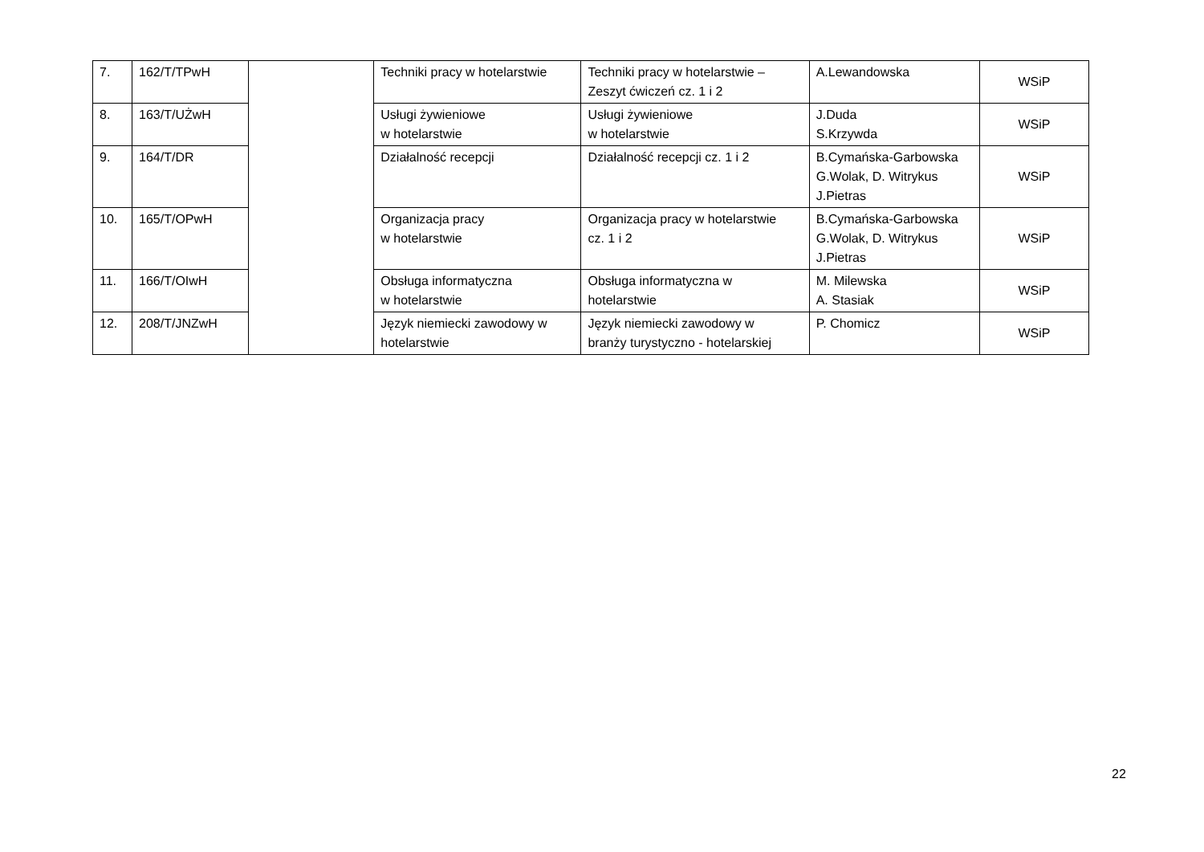| 7. | 162/T/TPwH | | Techniki pracy w hotelarstwie | Techniki pracy w hotelarstwie – Zeszyt ćwiczeń cz. 1 i 2 | A.Lewandowska | WSiP |
| 8. | 163/T/UŻwH | | Usługi żywieniowe w hotelarstwie | Usługi żywieniowe w hotelarstwie | J.Duda S.Krzywda | WSiP |
| 9. | 164/T/DR | | Działalność recepcji | Działalność recepcji cz. 1 i 2 | B.Cymańska-Garbowska G.Wolak, D. Witrykus J.Pietras | WSiP |
| 10. | 165/T/OPwH | | Organizacja pracy w hotelarstwie | Organizacja pracy w hotelarstwie cz. 1 i 2 | B.Cymańska-Garbowska G.Wolak, D. Witrykus J.Pietras | WSiP |
| 11. | 166/T/OIwH | | Obsługa informatyczna w hotelarstwie | Obsługa informatyczna w hotelarstwie | M. Milewska A. Stasiak | WSiP |
| 12. | 208/T/JNZwH | | Język niemiecki zawodowy w hotelarstwie | Język niemiecki zawodowy w branży turystyczno - hotelarskiej | P. Chomicz | WSiP |
22